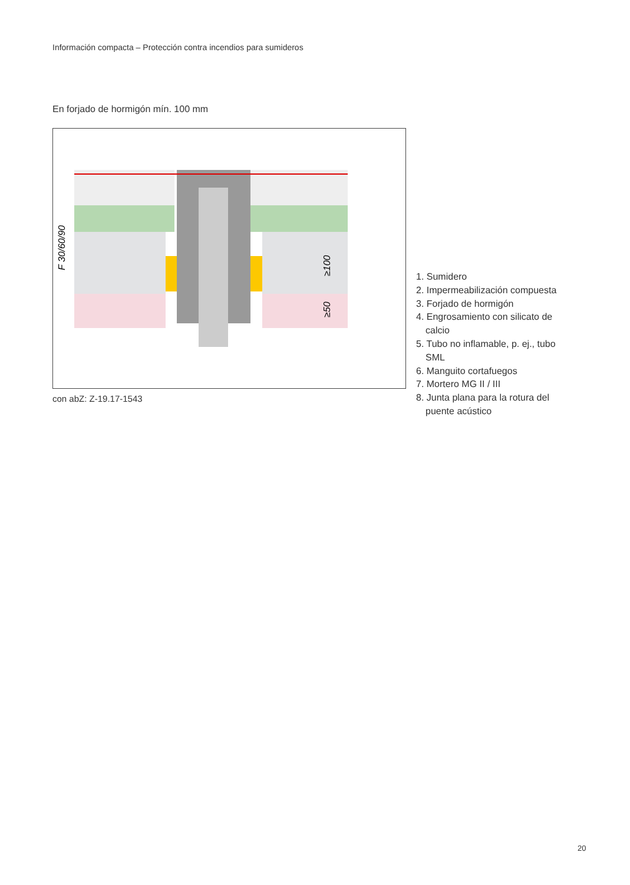Información compacta – Protección contra incendios para sumideros
En forjado de hormigón mín. 100 mm
F 30/60/90
≥100
≥50
con abZ: Z-19.17-1543
1. Sumidero
2. Impermeabilización compuesta
3. Forjado de hormigón
4. Engrosamiento con silicato de calcio
5. Tubo no inflamable, p. ej., tubo SML
6. Manguito cortafuegos
7. Mortero MG II / III
8. Junta plana para la rotura del puente acústico
20